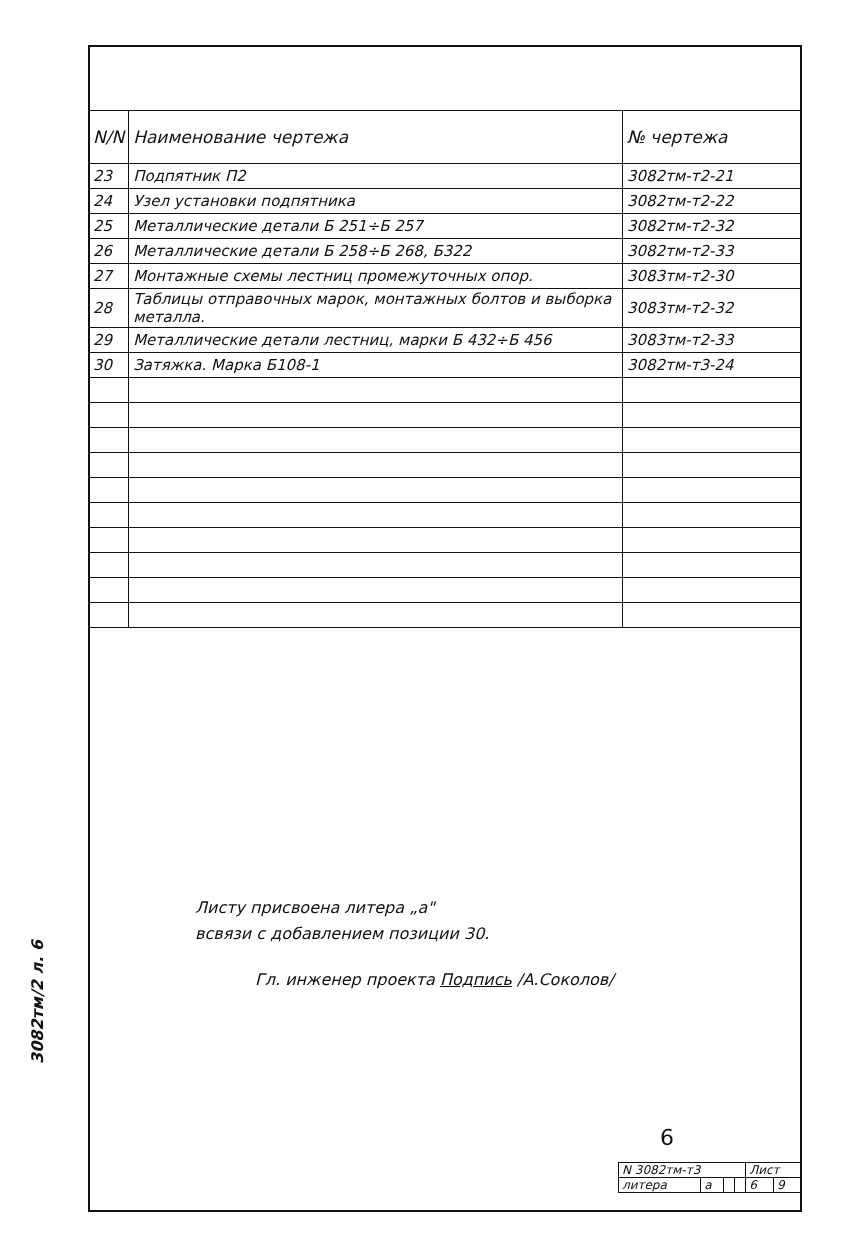3082тм/2 л. 6
| N/N | Наименование чертежа | № чертежа |
| --- | --- | --- |
| 23 | Подпятник П2 | 3082тм-т2-21 |
| 24 | Узел установки подпятника | 3082тм-т2-22 |
| 25 | Металлические детали Б 251÷Б 257 | 3082тм-т2-32 |
| 26 | Металлические детали Б 258÷Б 268, Б322 | 3082тм-т2-33 |
| 27 | Монтажные схемы лестниц промежуточных опор. | 3083тм-т2-30 |
| 28 | Таблицы отправочных марок, монтажных болтов и выборка металла. | 3083тм-т2-32 |
| 29 | Металлические детали лестниц, марки Б 432÷Б 456 | 3083тм-т2-33 |
| 30 | Затяжка. Марка Б108-1 | 3082тм-т3-24 |
Листу присвоена литера „а"
всвязи с добавлением позиции 30.
Гл. инженер проекта Подпись /А.Соколов/
6
| N 3082тм-т3 | | | | Лист | |
| литера | а | | | 6 | 9 |